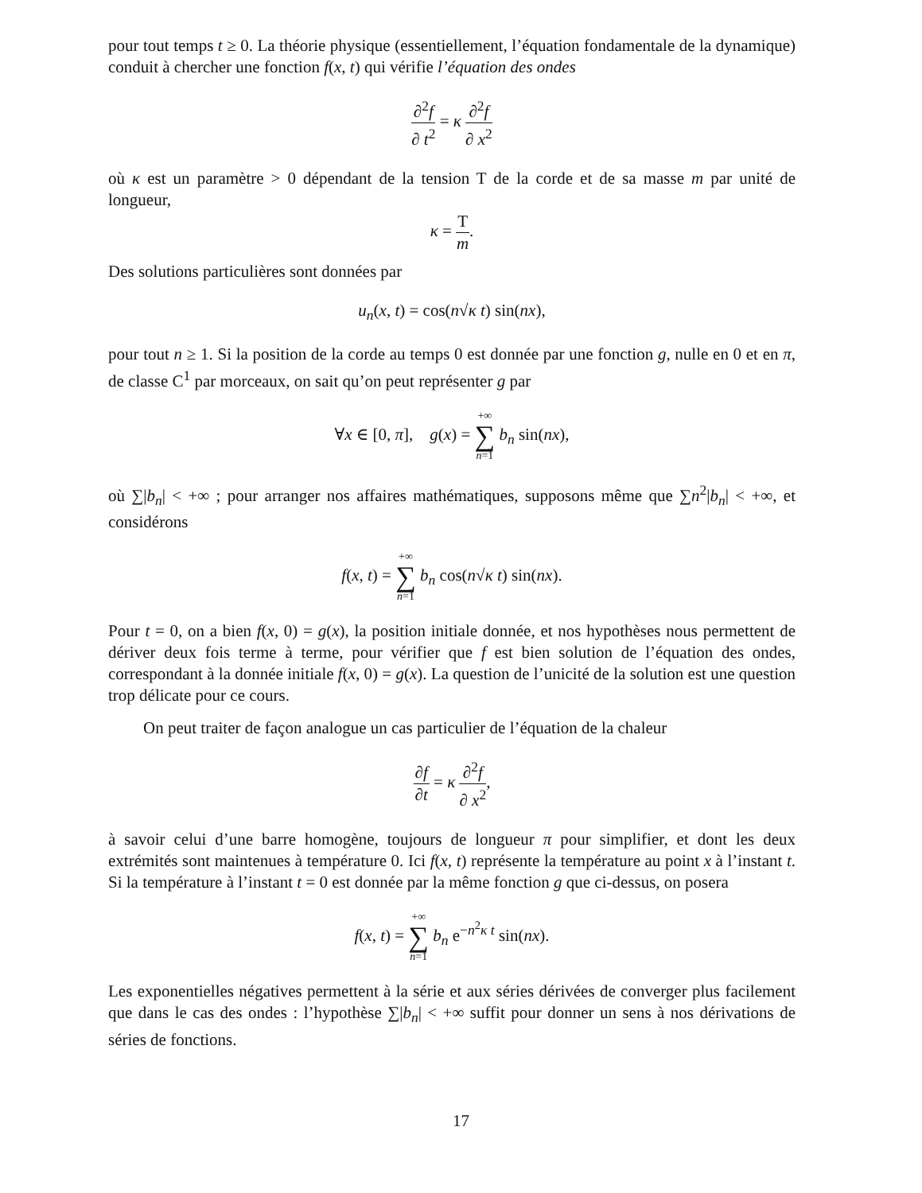pour tout temps t ≥ 0. La théorie physique (essentiellement, l’équation fondamentale de la dynamique) conduit à chercher une fonction f(x, t) qui vérifie l’équation des ondes
∂<sup>2</sup>f ∂ t<sup>2</sup> = κ ∂<sup>2</sup>f ∂ x<sup>2</sup>
où κ est un paramètre > 0 dépendant de la tension T de la corde et de sa masse m par unité de longueur,
κ = T m.
Des solutions particulières sont données par
u<sub>n</sub>(x, t) = cos(n√κ t) sin(nx),
pour tout n ≥ 1. Si la position de la corde au temps 0 est donnée par une fonction g, nulle en 0 et en π, de classe C<sup>1</sup> par morceaux, on sait qu’on peut représenter g par
∀x ∈ [0, π], g(x) = +∞ ∑ n=1 b<sub>n</sub> sin(nx),
où ∑|b<sub>n</sub>| < +∞ ; pour arranger nos affaires mathématiques, supposons même que ∑n<sup>2</sup>|b<sub>n</sub>| < +∞, et considérons
f(x, t) = +∞ ∑ n=1 b<sub>n</sub> cos(n√κ t) sin(nx).
Pour t = 0, on a bien f(x, 0) = g(x), la position initiale donnée, et nos hypothèses nous permettent de dériver deux fois terme à terme, pour vérifier que f est bien solution de l’équation des ondes, correspondant à la donnée initiale f(x, 0) = g(x). La question de l’unicité de la solution est une question trop délicate pour ce cours.
On peut traiter de façon analogue un cas particulier de l’équation de la chaleur
∂f ∂t = κ ∂<sup>2</sup>f ∂ x<sup>2</sup>,
à savoir celui d’une barre homogène, toujours de longueur π pour simplifier, et dont les deux extrémités sont maintenues à température 0. Ici f(x, t) représente la température au point x à l’instant t. Si la température à l’instant t = 0 est donnée par la même fonction g que ci-dessus, on posera
f(x, t) = +∞ ∑ n=1 b<sub>n</sub> e<sup>−n<sup>2</sup>κ t</sup> sin(nx).
Les exponentielles négatives permettent à la série et aux séries dérivées de converger plus facilement que dans le cas des ondes : l’hypothèse ∑|b<sub>n</sub>| < +∞ suffit pour donner un sens à nos dérivations de séries de fonctions.
17